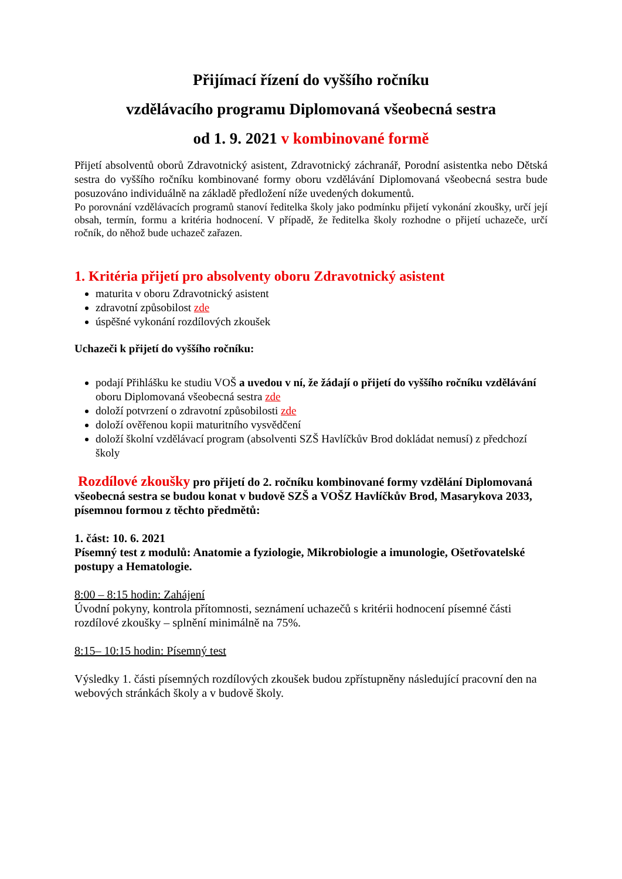Přijímací řízení do vyššího ročníku
vzdělávacího programu Diplomovaná všeobecná sestra
od 1. 9. 2021 v kombinované formě
Přijetí absolventů oborů Zdravotnický asistent, Zdravotnický záchranář, Porodní asistentka nebo Dětská sestra do vyššího ročníku kombinované formy oboru vzdělávání Diplomovaná všeobecná sestra bude posuzováno individuálně na základě předložení níže uvedených dokumentů.
Po porovnání vzdělávacích programů stanoví ředitelka školy jako podmínku přijetí vykonání zkoušky, určí její obsah, termín, formu a kritéria hodnocení. V případě, že ředitelka školy rozhodne o přijetí uchazeče, určí ročník, do něhož bude uchazeč zařazen.
1. Kritéria přijetí pro absolventy oboru Zdravotnický asistent
maturita v oboru Zdravotnický asistent
zdravotní způsobilost zde
úspěšné vykonání rozdílových zkoušek
Uchazeči k přijetí do vyššího ročníku:
podají Přihlášku ke studiu VOŠ a uvedou v ní, že žádají o přijetí do vyššího ročníku vzdělávání oboru Diplomovaná všeobecná sestra zde
doloží potvrzení o zdravotní způsobilosti zde
doloží ověřenou kopii maturitního vysvědčení
doloží školní vzdělávací program (absolventi SZŠ Havlíčkův Brod dokládat nemusí) z předchozí školy
Rozdílové zkoušky pro přijetí do 2. ročníku kombinované formy vzdělání Diplomovaná všeobecná sestra se budou konat v budově SZŠ a VOŠZ Havlíčkův Brod, Masarykova 2033, písemnou formou z těchto předmětů:
1. část: 10. 6. 2021
Písemný test z modulů: Anatomie a fyziologie, Mikrobiologie a imunologie, Ošetřovatelské postupy a Hematologie.
8:00 – 8:15 hodin: Zahájení
Úvodní pokyny, kontrola přítomnosti, seznámení uchazečů s kritérii hodnocení písemné části rozdílové zkoušky – splnění minimálně na 75%.
8:15– 10:15 hodin: Písemný test
Výsledky 1. části písemných rozdílových zkoušek budou zpřístupněny následující pracovní den na webových stránkách školy a v budově školy.